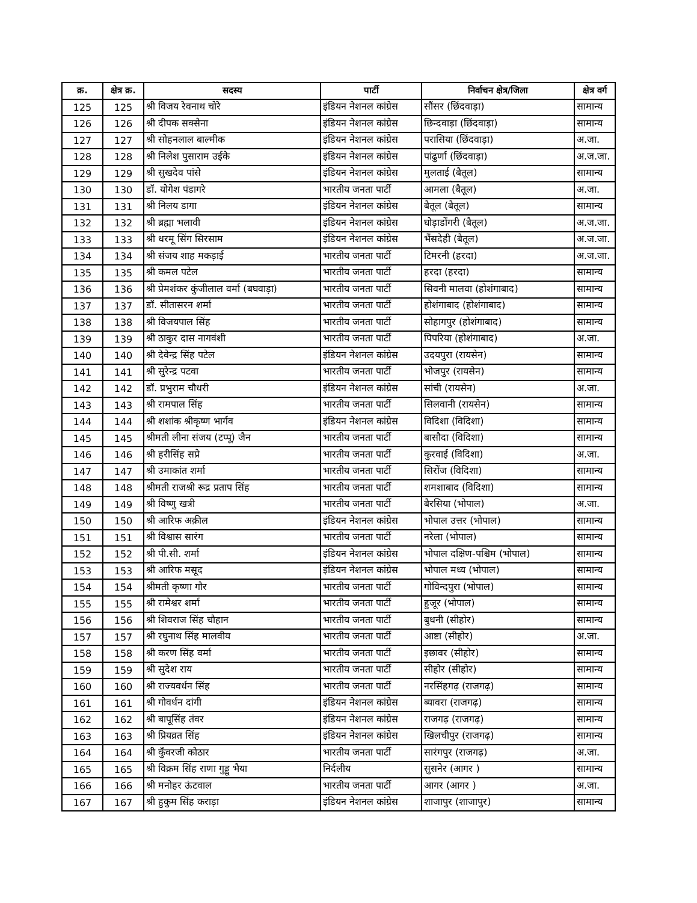| क्र. | क्षेत्र क्र. | सदस्य | पार्टी | निर्वाचन क्षेत्र/जिला | क्षेत्र वर्ग |
| --- | --- | --- | --- | --- | --- |
| 125 | 125 | श्री विजय रेवनाथ चोरे | इंडियन नेशनल कांग्रेस | सौंसर (छिंदवाड़ा) | सामान्य |
| 126 | 126 | श्री दीपक सक्सेना | इंडियन नेशनल कांग्रेस | छिन्दवाड़ा (छिंदवाड़ा) | सामान्य |
| 127 | 127 | श्री सोहनलाल बाल्मीक | इंडियन नेशनल कांग्रेस | परासिया (छिंदवाड़ा) | अ.जा. |
| 128 | 128 | श्री निलेश पुसाराम उईके | इंडियन नेशनल कांग्रेस | पांढुर्णा (छिंदवाड़ा) | अ.ज.जा. |
| 129 | 129 | श्री सुखदेव पांसे | इंडियन नेशनल कांग्रेस | मुलताई (बैतूल) | सामान्य |
| 130 | 130 | डॉ. योगेश पंडागरे | भारतीय जनता पार्टी | आमला (बैतूल) | अ.जा. |
| 131 | 131 | श्री निलय डागा | इंडियन नेशनल कांग्रेस | बैतूल (बैतूल) | सामान्य |
| 132 | 132 | श्री ब्रह्मा भलावी | इंडियन नेशनल कांग्रेस | घोड़ाडोंगरी (बैतूल) | अ.ज.जा. |
| 133 | 133 | श्री धरमू सिंग सिरसाम | इंडियन नेशनल कांग्रेस | भैंसदेही (बैतूल) | अ.ज.जा. |
| 134 | 134 | श्री संजय शाह मकड़ाई | भारतीय जनता पार्टी | टिमरनी (हरदा) | अ.ज.जा. |
| 135 | 135 | श्री कमल पटेल | भारतीय जनता पार्टी | हरदा (हरदा) | सामान्य |
| 136 | 136 | श्री प्रेमशंकर कुंजीलाल वर्मा (बघवाड़ा) | भारतीय जनता पार्टी | सिवनी मालवा (होशंगाबाद) | सामान्य |
| 137 | 137 | डॉ. सीतासरन शर्मा | भारतीय जनता पार्टी | होशंगाबाद (होशंगाबाद) | सामान्य |
| 138 | 138 | श्री विजयपाल सिंह | भारतीय जनता पार्टी | सोहागपुर (होशंगाबाद) | सामान्य |
| 139 | 139 | श्री ठाकुर दास नागवंशी | भारतीय जनता पार्टी | पिपरिया (होशंगाबाद) | अ.जा. |
| 140 | 140 | श्री देवेन्द्र सिंह पटेल | इंडियन नेशनल कांग्रेस | उदयपुरा (रायसेन) | सामान्य |
| 141 | 141 | श्री सुरेन्द्र पटवा | भारतीय जनता पार्टी | भोजपुर (रायसेन) | सामान्य |
| 142 | 142 | डॉ. प्रभुराम चौधरी | इंडियन नेशनल कांग्रेस | सांची (रायसेन) | अ.जा. |
| 143 | 143 | श्री रामपाल सिंह | भारतीय जनता पार्टी | सिलवानी (रायसेन) | सामान्य |
| 144 | 144 | श्री शशांक श्रीकृष्ण भार्गव | इंडियन नेशनल कांग्रेस | विदिशा (विदिशा) | सामान्य |
| 145 | 145 | श्रीमती लीना संजय (टप्पू) जैन | भारतीय जनता पार्टी | बासौदा (विदिशा) | सामान्य |
| 146 | 146 | श्री हरीसिंह सप्रे | भारतीय जनता पार्टी | कुरवाई (विदिशा) | अ.जा. |
| 147 | 147 | श्री उमाकांत शर्मा | भारतीय जनता पार्टी | सिरोंज (विदिशा) | सामान्य |
| 148 | 148 | श्रीमती राजश्री रूद्र प्रताप सिंह | भारतीय जनता पार्टी | शमशाबाद (विदिशा) | सामान्य |
| 149 | 149 | श्री विष्णु खत्री | भारतीय जनता पार्टी | बैरसिया (भोपाल) | अ.जा. |
| 150 | 150 | श्री आरिफ अक़ील | इंडियन नेशनल कांग्रेस | भोपाल उत्तर (भोपाल) | सामान्य |
| 151 | 151 | श्री विश्वास सारंग | भारतीय जनता पार्टी | नरेला (भोपाल) | सामान्य |
| 152 | 152 | श्री पी.सी. शर्मा | इंडियन नेशनल कांग्रेस | भोपाल दक्षिण-पश्चिम (भोपाल) | सामान्य |
| 153 | 153 | श्री आरिफ मसूद | इंडियन नेशनल कांग्रेस | भोपाल मध्य (भोपाल) | सामान्य |
| 154 | 154 | श्रीमती कृष्णा गौर | भारतीय जनता पार्टी | गोविन्दपुरा (भोपाल) | सामान्य |
| 155 | 155 | श्री रामेश्वर शर्मा | भारतीय जनता पार्टी | हुजूर (भोपाल) | सामान्य |
| 156 | 156 | श्री शिवराज सिंह चौहान | भारतीय जनता पार्टी | बुधनी (सीहोर) | सामान्य |
| 157 | 157 | श्री रघुनाथ सिंह मालवीय | भारतीय जनता पार्टी | आष्टा (सीहोर) | अ.जा. |
| 158 | 158 | श्री करण सिंह वर्मा | भारतीय जनता पार्टी | इछावर (सीहोर) | सामान्य |
| 159 | 159 | श्री सुदेश राय | भारतीय जनता पार्टी | सीहोर (सीहोर) | सामान्य |
| 160 | 160 | श्री राज्यवर्धन सिंह | भारतीय जनता पार्टी | नरसिंहगढ़ (राजगढ़) | सामान्य |
| 161 | 161 | श्री गोवर्धन दांगी | इंडियन नेशनल कांग्रेस | ब्यावरा (राजगढ़) | सामान्य |
| 162 | 162 | श्री बापूसिंह तंवर | इंडियन नेशनल कांग्रेस | राजगढ़ (राजगढ़) | सामान्य |
| 163 | 163 | श्री प्रियव्रत सिंह | इंडियन नेशनल कांग्रेस | खिलचीपुर (राजगढ़) | सामान्य |
| 164 | 164 | श्री कुँवरजी कोठार | भारतीय जनता पार्टी | सारंगपुर (राजगढ़) | अ.जा. |
| 165 | 165 | श्री विक्रम सिंह राणा गुड्डू भैया | निर्दलीय | सुसनेर (आगर ) | सामान्य |
| 166 | 166 | श्री मनोहर ऊंटवाल | भारतीय जनता पार्टी | आगर (आगर ) | अ.जा. |
| 167 | 167 | श्री हुकुम सिंह कराड़ा | इंडियन नेशनल कांग्रेस | शाजापुर (शाजापुर) | सामान्य |